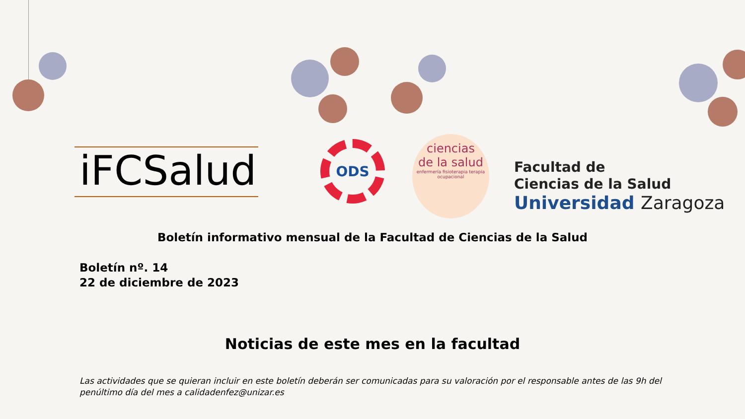iFCSalud
ODS
ciencias
de la salud
enfermería fisioterapia terapia ocupacional
Facultad de
Ciencias de la Salud
Universidad Zaragoza
Boletín informativo mensual de la Facultad de Ciencias de la Salud
Boletín nº. 14
22 de diciembre de 2023
Noticias de este mes en la facultad
Las actividades que se quieran incluir en este boletín deberán ser comunicadas para su valoración por el responsable antes de las 9h del penúltimo día del mes a calidadenfez@unizar.es